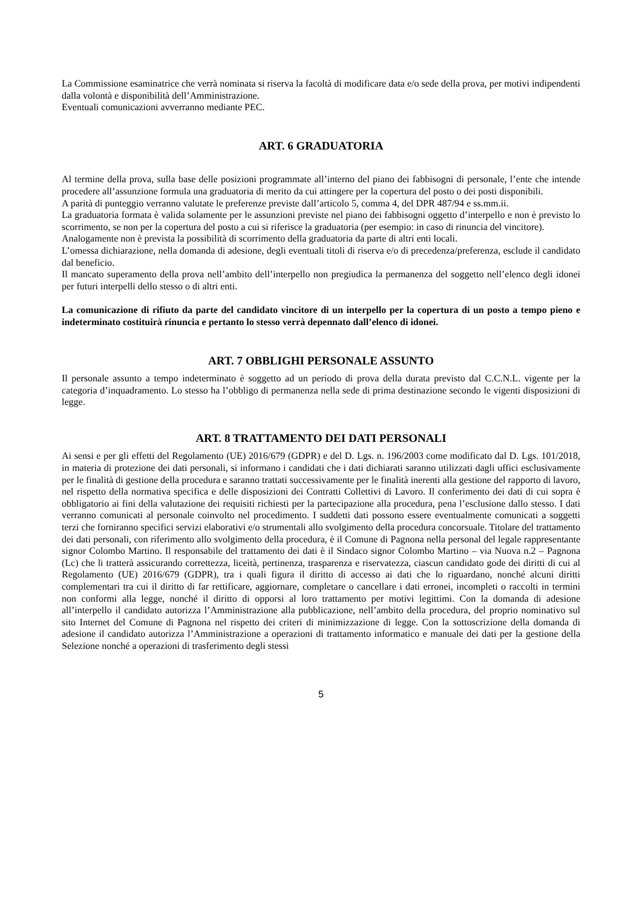La Commissione esaminatrice che verrà nominata si riserva la facoltà di modificare data e/o sede della prova, per motivi indipendenti dalla volontà e disponibilità dell’Amministrazione.
Eventuali comunicazioni avverranno mediante PEC.
ART. 6 GRADUATORIA
Al termine della prova, sulla base delle posizioni programmate all’interno del piano dei fabbisogni di personale, l’ente che intende procedere all’assunzione formula una graduatoria di merito da cui attingere per la copertura del posto o dei posti disponibili.
A parità di punteggio verranno valutate le preferenze previste dall’articolo 5, comma 4, del DPR 487/94 e ss.mm.ii.
La graduatoria formata è valida solamente per le assunzioni previste nel piano dei fabbisogni oggetto d’interpello e non è previsto lo scorrimento, se non per la copertura del posto a cui si riferisce la graduatoria (per esempio: in caso di rinuncia del vincitore).
Analogamente non è prevista la possibilità di scorrimento della graduatoria da parte di altri enti locali.
L’omessa dichiarazione, nella domanda di adesione, degli eventuali titoli di riserva e/o di precedenza/preferenza, esclude il candidato dal beneficio.
Il mancato superamento della prova nell’ambito dell’interpello non pregiudica la permanenza del soggetto nell’elenco degli idonei per futuri interpelli dello stesso o di altri enti.
La comunicazione di rifiuto da parte del candidato vincitore di un interpello per la copertura di un posto a tempo pieno e indeterminato costituirà rinuncia e pertanto lo stesso verrà depennato dall’elenco di idonei.
ART. 7 OBBLIGHI PERSONALE ASSUNTO
Il personale assunto a tempo indeterminato è soggetto ad un periodo di prova della durata previsto dal C.C.N.L. vigente per la categoria d’inquadramento. Lo stesso ha l’obbligo di permanenza nella sede di prima destinazione secondo le vigenti disposizioni di legge.
ART. 8 TRATTAMENTO DEI DATI PERSONALI
Ai sensi e per gli effetti del Regolamento (UE) 2016/679 (GDPR) e del D. Lgs. n. 196/2003 come modificato dal D. Lgs. 101/2018, in materia di protezione dei dati personali, si informano i candidati che i dati dichiarati saranno utilizzati dagli uffici esclusivamente per le finalità di gestione della procedura e saranno trattati successivamente per le finalità inerenti alla gestione del rapporto di lavoro, nel rispetto della normativa specifica e delle disposizioni dei Contratti Collettivi di Lavoro. Il conferimento dei dati di cui sopra è obbligatorio ai fini della valutazione dei requisiti richiesti per la partecipazione alla procedura, pena l’esclusione dallo stesso. I dati verranno comunicati al personale coinvolto nel procedimento. I suddetti dati possono essere eventualmente comunicati a soggetti terzi che forniranno specifici servizi elaborativi e/o strumentali allo svolgimento della procedura concorsuale. Titolare del trattamento dei dati personali, con riferimento allo svolgimento della procedura, è il Comune di Pagnona nella personal del legale rappresentante signor Colombo Martino. Il responsabile del trattamento dei dati è il Sindaco signor Colombo Martino – via Nuova n.2 – Pagnona (Lc) che li tratterà assicurando correttezza, liceità, pertinenza, trasparenza e riservatezza, ciascun candidato gode dei diritti di cui al Regolamento (UE) 2016/679 (GDPR), tra i quali figura il diritto di accesso ai dati che lo riguardano, nonché alcuni diritti complementari tra cui il diritto di far rettificare, aggiornare, completare o cancellare i dati erronei, incompleti o raccolti in termini non conformi alla legge, nonché il diritto di opporsi al loro trattamento per motivi legittimi. Con la domanda di adesione all’interpello il candidato autorizza l’Amministrazione alla pubblicazione, nell’ambito della procedura, del proprio nominativo sul sito Internet del Comune di Pagnona nel rispetto dei criteri di minimizzazione di legge. Con la sottoscrizione della domanda di adesione il candidato autorizza l’Amministrazione a operazioni di trattamento informatico e manuale dei dati per la gestione della Selezione nonché a operazioni di trasferimento degli stessi
5